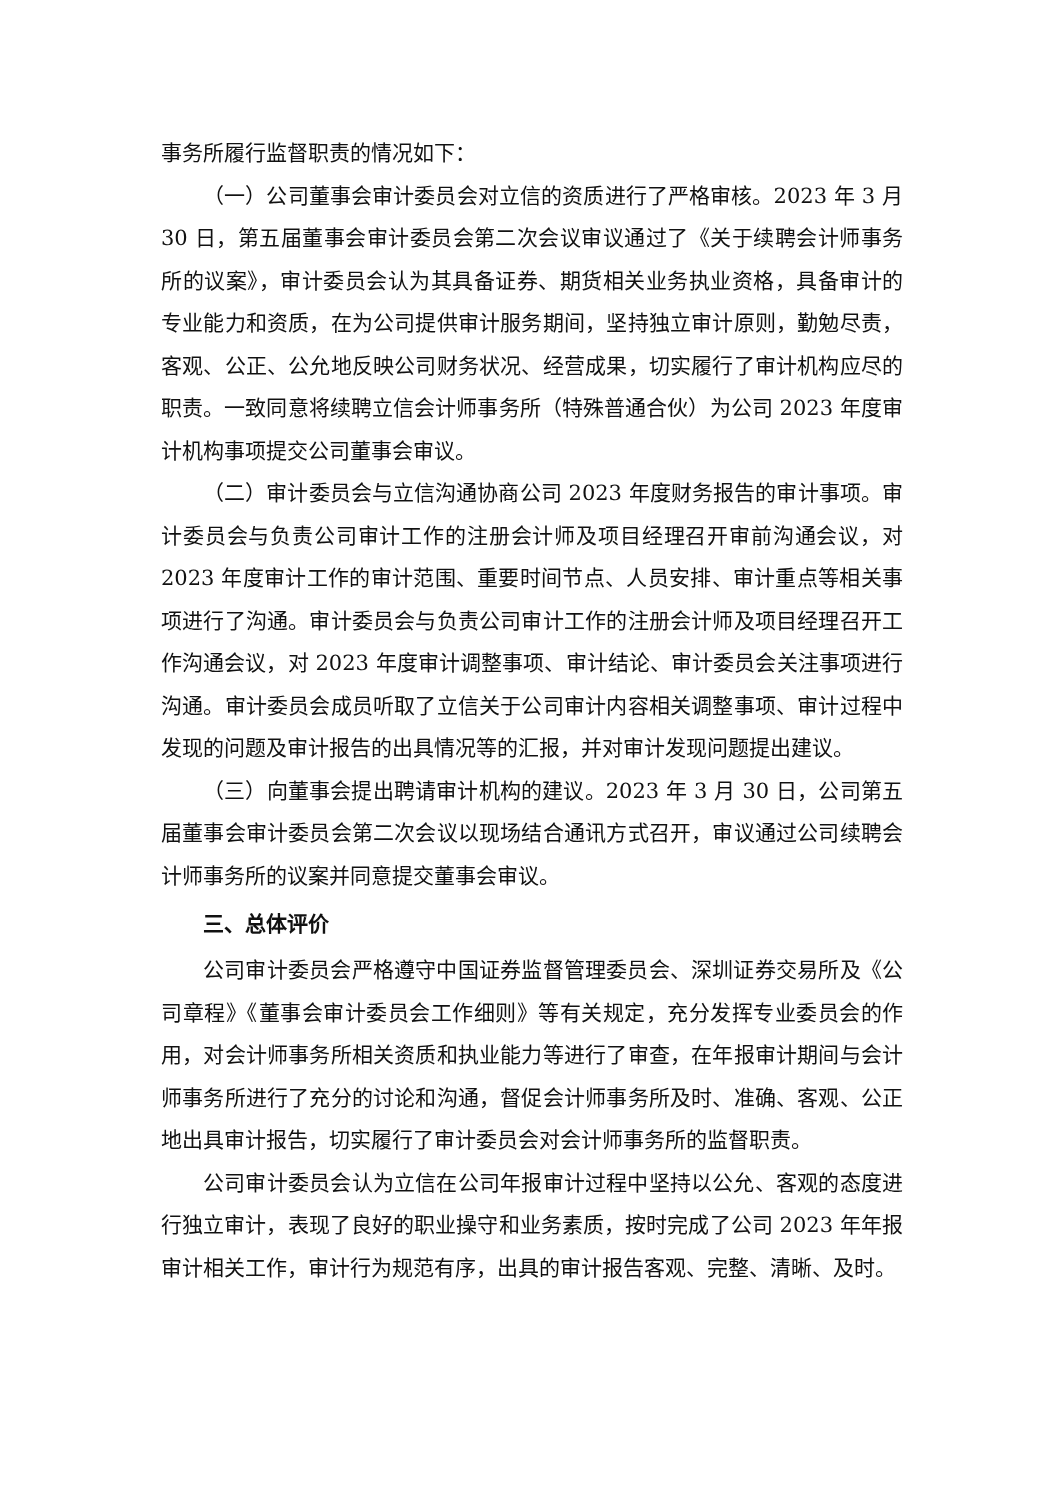事务所履行监督职责的情况如下：
（一）公司董事会审计委员会对立信的资质进行了严格审核。2023 年 3 月 30 日，第五届董事会审计委员会第二次会议审议通过了《关于续聘会计师事务所的议案》，审计委员会认为其具备证券、期货相关业务执业资格，具备审计的专业能力和资质，在为公司提供审计服务期间，坚持独立审计原则，勤勉尽责，客观、公正、公允地反映公司财务状况、经营成果，切实履行了审计机构应尽的职责。一致同意将续聘立信会计师事务所（特殊普通合伙）为公司 2023 年度审计机构事项提交公司董事会审议。
（二）审计委员会与立信沟通协商公司 2023 年度财务报告的审计事项。审计委员会与负责公司审计工作的注册会计师及项目经理召开审前沟通会议，对 2023 年度审计工作的审计范围、重要时间节点、人员安排、审计重点等相关事项进行了沟通。审计委员会与负责公司审计工作的注册会计师及项目经理召开工作沟通会议，对 2023 年度审计调整事项、审计结论、审计委员会关注事项进行沟通。审计委员会成员听取了立信关于公司审计内容相关调整事项、审计过程中发现的问题及审计报告的出具情况等的汇报，并对审计发现问题提出建议。
（三）向董事会提出聘请审计机构的建议。2023 年 3 月 30 日，公司第五届董事会审计委员会第二次会议以现场结合通讯方式召开，审议通过公司续聘会计师事务所的议案并同意提交董事会审议。
三、总体评价
公司审计委员会严格遵守中国证券监督管理委员会、深圳证券交易所及《公司章程》《董事会审计委员会工作细则》等有关规定，充分发挥专业委员会的作用，对会计师事务所相关资质和执业能力等进行了审查，在年报审计期间与会计师事务所进行了充分的讨论和沟通，督促会计师事务所及时、准确、客观、公正地出具审计报告，切实履行了审计委员会对会计师事务所的监督职责。
公司审计委员会认为立信在公司年报审计过程中坚持以公允、客观的态度进行独立审计，表现了良好的职业操守和业务素质，按时完成了公司 2023 年年报审计相关工作，审计行为规范有序，出具的审计报告客观、完整、清晰、及时。